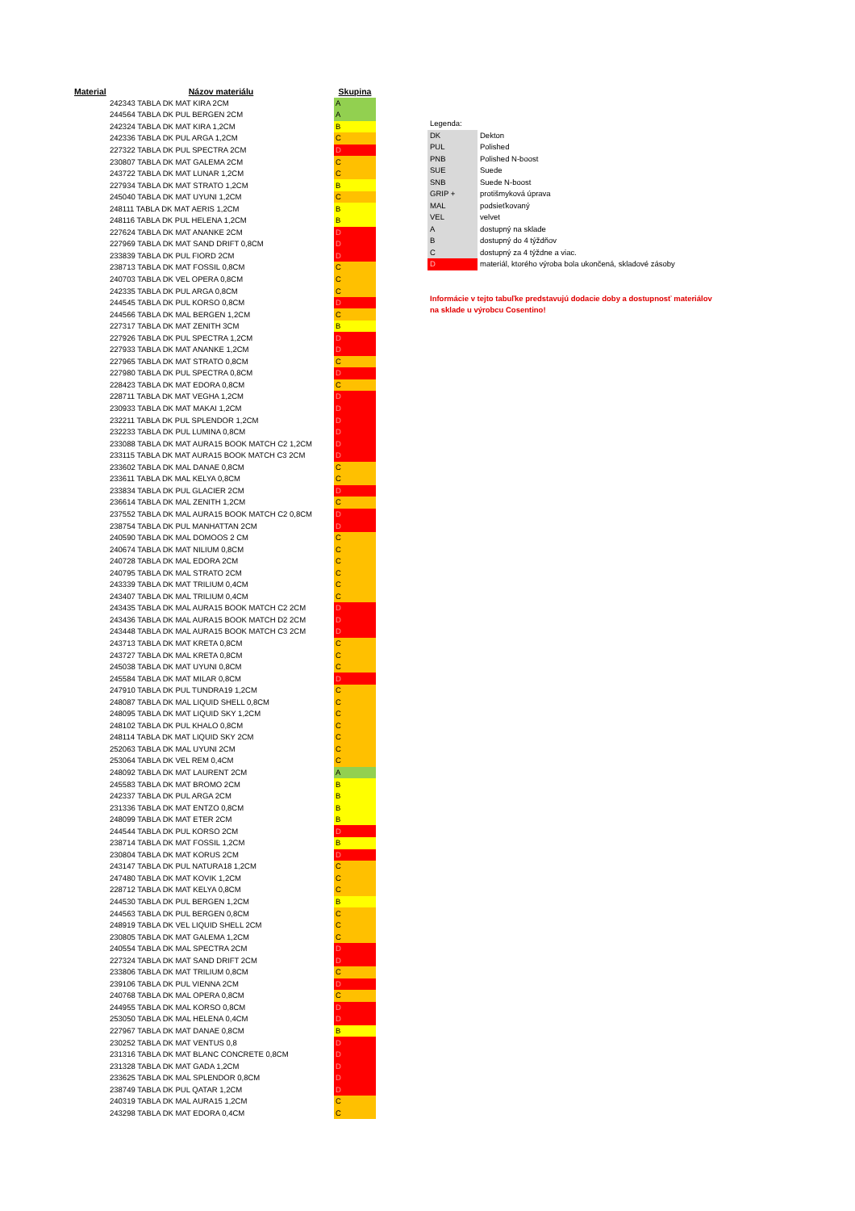| Material | Názov materiálu | Skupina |
| --- | --- | --- |
| 242343 TABLA DK MAT KIRA 2CM | | A |
| 244564 TABLA DK PUL BERGEN 2CM | | A |
| 242324 TABLA DK MAT KIRA 1,2CM | | B |
| 242336 TABLA DK PUL ARGA 1,2CM | | C |
| 227322 TABLA DK PUL SPECTRA 2CM | | D |
| 230807 TABLA DK MAT GALEMA 2CM | | C |
| 243722 TABLA DK MAT LUNAR 1,2CM | | C |
| 227934 TABLA DK MAT STRATO 1,2CM | | B |
| 245040 TABLA DK MAT UYUNI 1,2CM | | C |
| 248111 TABLA DK MAT AERIS 1,2CM | | B |
| 248116 TABLA DK PUL HELENA 1,2CM | | B |
| 227624 TABLA DK MAT ANANKE 2CM | | D |
| 227969 TABLA DK MAT SAND DRIFT 0,8CM | | D |
| 233839 TABLA DK PUL FIORD 2CM | | D |
| 238713 TABLA DK MAT FOSSIL 0,8CM | | C |
| 240703 TABLA DK VEL OPERA 0,8CM | | C |
| 242335 TABLA DK PUL ARGA 0,8CM | | C |
| 244545 TABLA DK PUL KORSO 0,8CM | | D |
| 244566 TABLA DK MAL BERGEN 1,2CM | | C |
| 227317 TABLA DK MAT ZENITH 3CM | | B |
| 227926 TABLA DK PUL SPECTRA 1,2CM | | D |
| 227933 TABLA DK MAT ANANKE 1,2CM | | D |
| 227965 TABLA DK MAT STRATO 0,8CM | | C |
| 227980 TABLA DK PUL SPECTRA 0,8CM | | D |
| 228423 TABLA DK MAT EDORA 0,8CM | | C |
| 228711 TABLA DK MAT VEGHA 1,2CM | | D |
| 230933 TABLA DK MAT MAKAI 1,2CM | | D |
| 232211 TABLA DK PUL SPLENDOR 1,2CM | | D |
| 232233 TABLA DK PUL LUMINA 0,8CM | | D |
| 233088 TABLA DK MAT AURA15 BOOK MATCH C2 1,2CM | | D |
| 233115 TABLA DK MAT AURA15 BOOK MATCH C3 2CM | | D |
| 233602 TABLA DK MAL DANAE 0,8CM | | C |
| 233611 TABLA DK MAL KELYA 0,8CM | | C |
| 233834 TABLA DK PUL GLACIER 2CM | | D |
| 236614 TABLA DK MAL ZENITH 1,2CM | | C |
| 237552 TABLA DK MAL AURA15 BOOK MATCH C2 0,8CM | | D |
| 238754 TABLA DK PUL MANHATTAN 2CM | | D |
| 240590 TABLA DK MAL DOMOOS 2 CM | | C |
| 240674 TABLA DK MAT NILIUM 0,8CM | | C |
| 240728 TABLA DK MAL EDORA 2CM | | C |
| 240795 TABLA DK MAL STRATO 2CM | | C |
| 243339 TABLA DK MAT TRILIUM 0,4CM | | C |
| 243407 TABLA DK MAL TRILIUM 0,4CM | | C |
| 243435 TABLA DK MAL AURA15 BOOK MATCH C2 2CM | | D |
| 243436 TABLA DK MAL AURA15 BOOK MATCH D2 2CM | | D |
| 243448 TABLA DK MAL AURA15 BOOK MATCH C3 2CM | | D |
| 243713 TABLA DK MAT KRETA 0,8CM | | C |
| 243727 TABLA DK MAL KRETA 0,8CM | | C |
| 245038 TABLA DK MAT UYUNI 0,8CM | | C |
| 245584 TABLA DK MAT MILAR 0,8CM | | D |
| 247910 TABLA DK PUL TUNDRA19 1,2CM | | C |
| 248087 TABLA DK MAL LIQUID SHELL 0,8CM | | C |
| 248095 TABLA DK MAT LIQUID SKY 1,2CM | | C |
| 248102 TABLA DK PUL KHALO 0,8CM | | C |
| 248114 TABLA DK MAT LIQUID SKY 2CM | | C |
| 252063 TABLA DK MAL UYUNI 2CM | | C |
| 253064 TABLA DK VEL REM 0,4CM | | C |
| 248092 TABLA DK MAT LAURENT 2CM | | A |
| 245583 TABLA DK MAT BROMO 2CM | | B |
| 242337 TABLA DK PUL ARGA 2CM | | B |
| 231336 TABLA DK MAT ENTZO 0,8CM | | B |
| 248099 TABLA DK MAT ETER 2CM | | B |
| 244544 TABLA DK PUL KORSO 2CM | | D |
| 238714 TABLA DK MAT FOSSIL 1,2CM | | B |
| 230804 TABLA DK MAT KORUS 2CM | | D |
| 243147 TABLA DK PUL NATURA18 1,2CM | | C |
| 247480 TABLA DK MAT KOVIK 1,2CM | | C |
| 228712 TABLA DK MAT KELYA 0,8CM | | C |
| 244530 TABLA DK PUL BERGEN 1,2CM | | B |
| 244563 TABLA DK PUL BERGEN 0,8CM | | C |
| 248919 TABLA DK VEL LIQUID SHELL 2CM | | C |
| 230805 TABLA DK MAT GALEMA 1,2CM | | C |
| 240554 TABLA DK MAL SPECTRA 2CM | | D |
| 227324 TABLA DK MAT SAND DRIFT 2CM | | D |
| 233806 TABLA DK MAT TRILIUM 0,8CM | | C |
| 239106 TABLA DK PUL VIENNA 2CM | | D |
| 240768 TABLA DK MAL OPERA 0,8CM | | C |
| 244955 TABLA DK MAL KORSO 0,8CM | | D |
| 253050 TABLA DK MAL HELENA 0,4CM | | D |
| 227967 TABLA DK MAT DANAE 0,8CM | | B |
| 230252 TABLA DK MAT VENTUS 0,8 | | D |
| 231316 TABLA DK MAT BLANC CONCRETE 0,8CM | | D |
| 231328 TABLA DK MAT GADA 1,2CM | | D |
| 233625 TABLA DK MAL SPLENDOR 0,8CM | | D |
| 238749 TABLA DK PUL QATAR 1,2CM | | D |
| 240319 TABLA DK MAL AURA15 1,2CM | | C |
| 243298 TABLA DK MAT EDORA 0,4CM | | C |
| Legenda: | |
| DK | Dekton |
| PUL | Polished |
| PNB | Polished N-boost |
| SUE | Suede |
| SNB | Suede N-boost |
| GRIP + | protišmyková úprava |
| MAL | podsieťkovaný |
| VEL | velvet |
| A | dostupný na sklade |
| B | dostupný do 4 týždňov |
| C | dostupný za 4 týždne a viac. |
| D | materiál, ktorého výroba bola ukončená, skladové zásoby |
Informácie v tejto tabuľke predstavujú dodacie doby a dostupnosť materiálov
na sklade u výrobcu Cosentino!